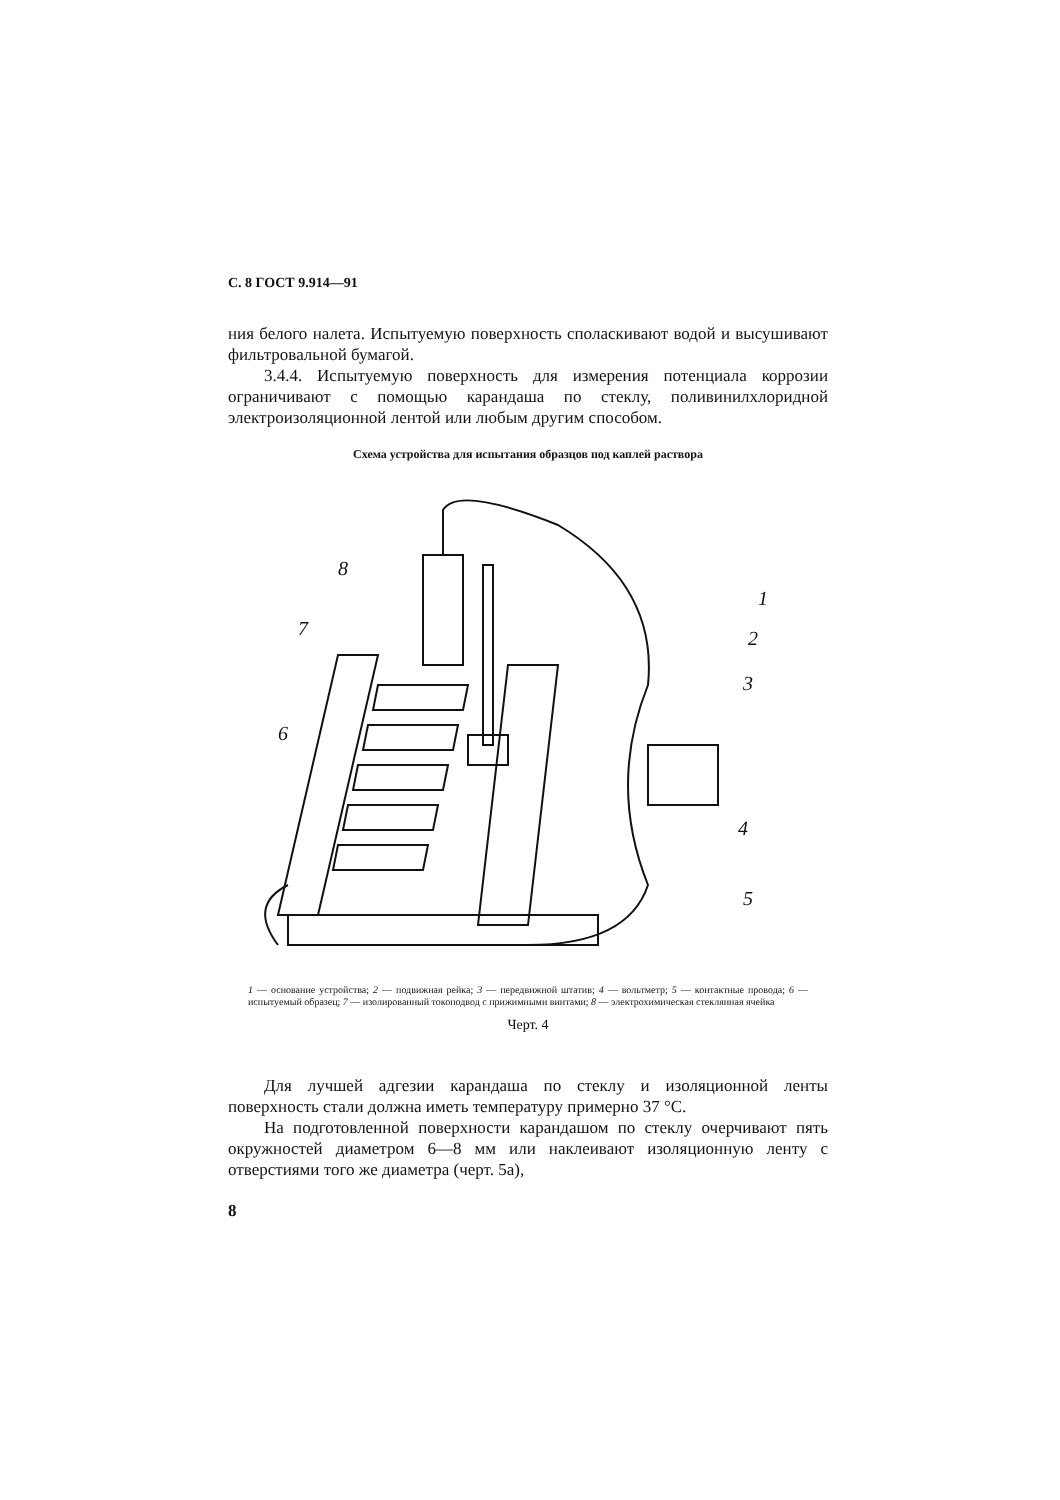С. 8 ГОСТ 9.914—91
ния белого налета. Испытуемую поверхность споласкивают водой и высушивают фильтровальной бумагой.
3.4.4. Испытуемую поверхность для измерения потенциала коррозии ограничивают с помощью карандаша по стеклу, поливинилхлоридной электроизоляционной лентой или любым другим способом.
Схема устройства для испытания образцов под каплей раствора
8
7
6
1
2
3
4
5
1 — основание устройства; 2 — подвижная рейка; 3 — передвижной штатив; 4 — вольтметр; 5 — контактные провода; 6 — испытуемый образец; 7 — изолированный токоподвод с прижимными винтами; 8 — электрохимическая стеклянная ячейка
Черт. 4
Для лучшей адгезии карандаша по стеклу и изоляционной ленты поверхность стали должна иметь температуру примерно 37 °С.
На подготовленной поверхности карандашом по стеклу очерчивают пять окружностей диаметром 6—8 мм или наклеивают изоляционную ленту с отверстиями того же диаметра (черт. 5а),
8